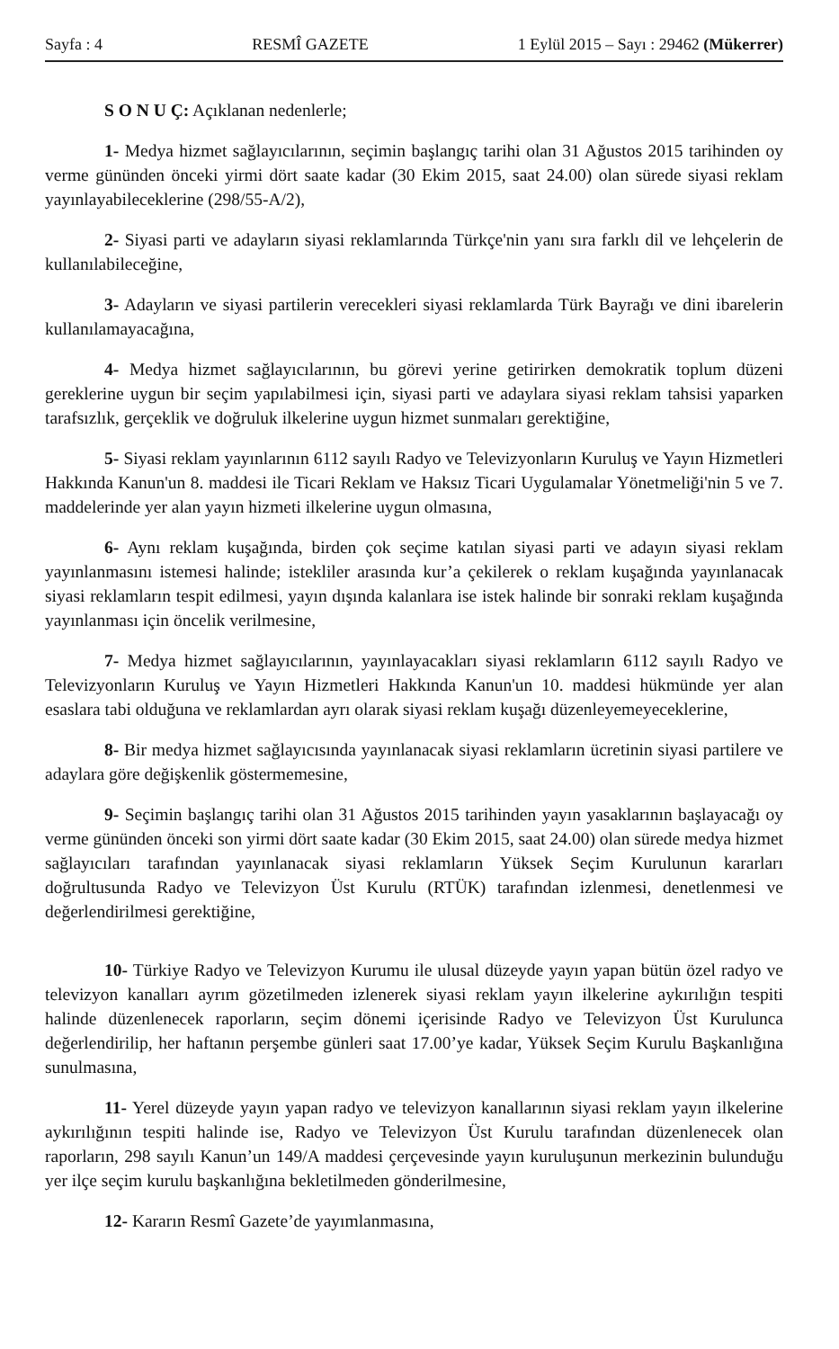Sayfa : 4 RESMÎ GAZETE 1 Eylül 2015 – Sayı : 29462 (Mükerrer)
S O N U Ç: Açıklanan nedenlerle;
1- Medya hizmet sağlayıcılarının, seçimin başlangıç tarihi olan 31 Ağustos 2015 tarihinden oy verme gününden önceki yirmi dört saate kadar (30 Ekim 2015, saat 24.00) olan sürede siyasi reklam yayınlayabileceklerine (298/55-A/2),
2- Siyasi parti ve adayların siyasi reklamlarında Türkçe'nin yanı sıra farklı dil ve lehçelerin de kullanılabileceğine,
3- Adayların ve siyasi partilerin verecekleri siyasi reklamlarda Türk Bayrağı ve dini ibarelerin kullanılamayacağına,
4- Medya hizmet sağlayıcılarının, bu görevi yerine getirirken demokratik toplum düzeni gereklerine uygun bir seçim yapılabilmesi için, siyasi parti ve adaylara siyasi reklam tahsisi yaparken tarafsızlık, gerçeklik ve doğruluk ilkelerine uygun hizmet sunmaları gerektiğine,
5- Siyasi reklam yayınlarının 6112 sayılı Radyo ve Televizyonların Kuruluş ve Yayın Hizmetleri Hakkında Kanun'un 8. maddesi ile Ticari Reklam ve Haksız Ticari Uygulamalar Yönetmeliği'nin 5 ve 7. maddelerinde yer alan yayın hizmeti ilkelerine uygun olmasına,
6- Aynı reklam kuşağında, birden çok seçime katılan siyasi parti ve adayın siyasi reklam yayınlanmasını istemesi halinde; istekliler arasında kur’a çekilerek o reklam kuşağında yayınlanacak siyasi reklamların tespit edilmesi, yayın dışında kalanlara ise istek halinde bir sonraki reklam kuşağında yayınlanması için öncelik verilmesine,
7- Medya hizmet sağlayıcılarının, yayınlayacakları siyasi reklamların 6112 sayılı Radyo ve Televizyonların Kuruluş ve Yayın Hizmetleri Hakkında Kanun'un 10. maddesi hükmünde yer alan esaslara tabi olduğuna ve reklamlardan ayrı olarak siyasi reklam kuşağı düzenleyemeyeceklerine,
8- Bir medya hizmet sağlayıcısında yayınlanacak siyasi reklamların ücretinin siyasi partilere ve adaylara göre değişkenlik göstermemesine,
9- Seçimin başlangıç tarihi olan 31 Ağustos 2015 tarihinden yayın yasaklarının başlayacağı oy verme gününden önceki son yirmi dört saate kadar (30 Ekim 2015, saat 24.00) olan sürede medya hizmet sağlayıcıları tarafından yayınlanacak siyasi reklamların Yüksek Seçim Kurulunun kararları doğrultusunda Radyo ve Televizyon Üst Kurulu (RTÜK) tarafından izlenmesi, denetlenmesi ve değerlendirilmesi gerektiğine,
10- Türkiye Radyo ve Televizyon Kurumu ile ulusal düzeyde yayın yapan bütün özel radyo ve televizyon kanalları ayrım gözetilmeden izlenerek siyasi reklam yayın ilkelerine aykırılığın tespiti halinde düzenlenecek raporların, seçim dönemi içerisinde Radyo ve Televizyon Üst Kurulunca değerlendirilip, her haftanın perşembe günleri saat 17.00’ye kadar, Yüksek Seçim Kurulu Başkanlığına sunulmasına,
11- Yerel düzeyde yayın yapan radyo ve televizyon kanallarının siyasi reklam yayın ilkelerine aykırılığının tespiti halinde ise, Radyo ve Televizyon Üst Kurulu tarafından düzenlenecek olan raporların, 298 sayılı Kanun’un 149/A maddesi çerçevesinde yayın kuruluşunun merkezinin bulunduğu yer ilçe seçim kurulu başkanlığına bekletilmeden gönderilmesine,
12- Kararın Resmî Gazete’de yayımlanmasına,